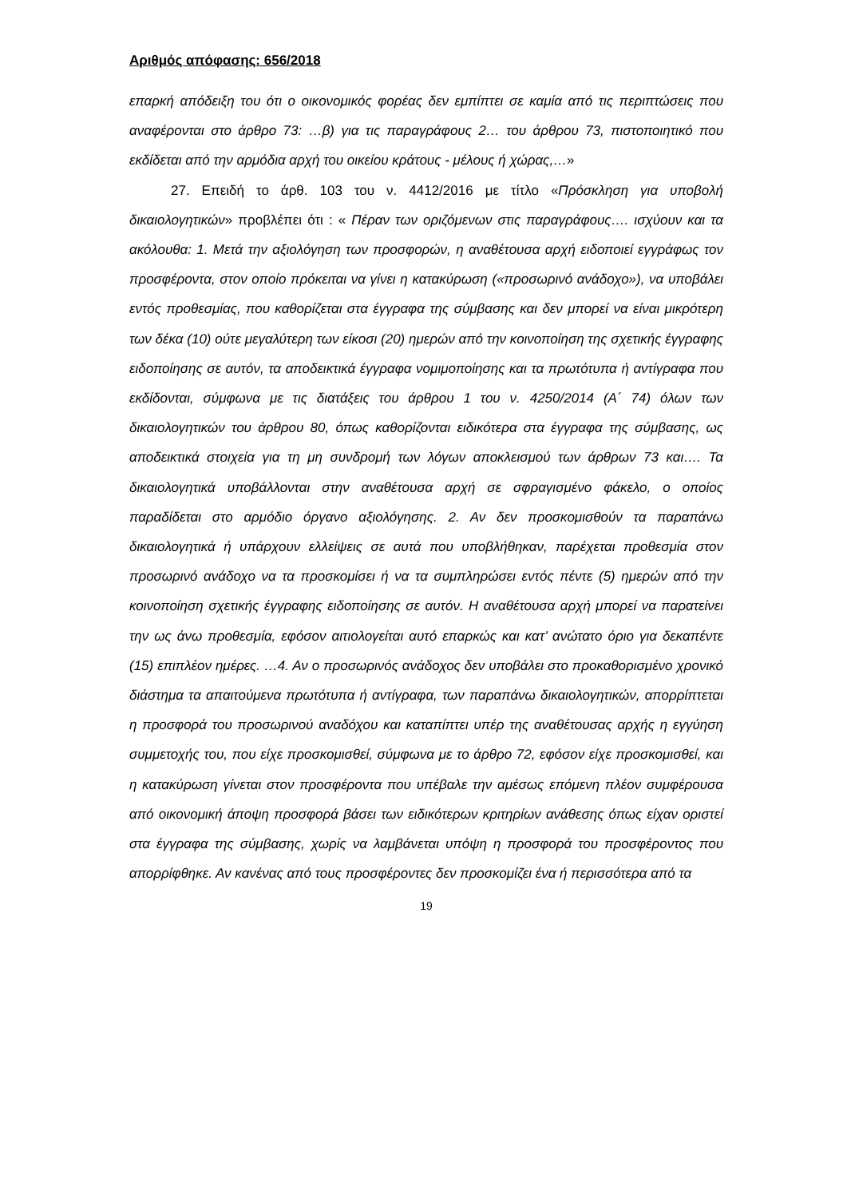Αριθμός απόφασης: 656/2018
επαρκή απόδειξη του ότι ο οικονομικός φορέας δεν εμπίπτει σε καμία από τις περιπτώσεις που αναφέρονται στο άρθρο 73: …β) για τις παραγράφους 2… του άρθρου 73, πιστοποιητικό που εκδίδεται από την αρμόδια αρχή του οικείου κράτους - μέλους ή χώρας,…»
27. Επειδή το άρθ. 103 του ν. 4412/2016 με τίτλο «Πρόσκληση για υποβολή δικαιολογητικών» προβλέπει ότι : « Πέραν των οριζόμενων στις παραγράφους…. ισχύουν και τα ακόλουθα: 1. Μετά την αξιολόγηση των προσφορών, η αναθέτουσα αρχή ειδοποιεί εγγράφως τον προσφέροντα, στον οποίο πρόκειται να γίνει η κατακύρωση («προσωρινό ανάδοχο»), να υποβάλει εντός προθεσμίας, που καθορίζεται στα έγγραφα της σύμβασης και δεν μπορεί να είναι μικρότερη των δέκα (10) ούτε μεγαλύτερη των είκοσι (20) ημερών από την κοινοποίηση της σχετικής έγγραφης ειδοποίησης σε αυτόν, τα αποδεικτικά έγγραφα νομιμοποίησης και τα πρωτότυπα ή αντίγραφα που εκδίδονται, σύμφωνα με τις διατάξεις του άρθρου 1 του ν. 4250/2014 (Α΄ 74) όλων των δικαιολογητικών του άρθρου 80, όπως καθορίζονται ειδικότερα στα έγγραφα της σύμβασης, ως αποδεικτικά στοιχεία για τη μη συνδρομή των λόγων αποκλεισμού των άρθρων 73 και…. Τα δικαιολογητικά υποβάλλονται στην αναθέτουσα αρχή σε σφραγισμένο φάκελο, ο οποίος παραδίδεται στο αρμόδιο όργανο αξιολόγησης. 2. Αν δεν προσκομισθούν τα παραπάνω δικαιολογητικά ή υπάρχουν ελλείψεις σε αυτά που υποβλήθηκαν, παρέχεται προθεσμία στον προσωρινό ανάδοχο να τα προσκομίσει ή να τα συμπληρώσει εντός πέντε (5) ημερών από την κοινοποίηση σχετικής έγγραφης ειδοποίησης σε αυτόν. Η αναθέτουσα αρχή μπορεί να παρατείνει την ως άνω προθεσμία, εφόσον αιτιολογείται αυτό επαρκώς και κατ’ ανώτατο όριο για δεκαπέντε (15) επιπλέον ημέρες. …4. Αν ο προσωρινός ανάδοχος δεν υποβάλει στο προκαθορισμένο χρονικό διάστημα τα απαιτούμενα πρωτότυπα ή αντίγραφα, των παραπάνω δικαιολογητικών, απορρίπτεται η προσφορά του προσωρινού αναδόχου και καταπίπτει υπέρ της αναθέτουσας αρχής η εγγύηση συμμετοχής του, που είχε προσκομισθεί, σύμφωνα με το άρθρο 72, εφόσον είχε προσκομισθεί, και η κατακύρωση γίνεται στον προσφέροντα που υπέβαλε την αμέσως επόμενη πλέον συμφέρουσα από οικονομική άποψη προσφορά βάσει των ειδικότερων κριτηρίων ανάθεσης όπως είχαν οριστεί στα έγγραφα της σύμβασης, χωρίς να λαμβάνεται υπόψη η προσφορά του προσφέροντος που απορρίφθηκε. Αν κανένας από τους προσφέροντες δεν προσκομίζει ένα ή περισσότερα από τα
19